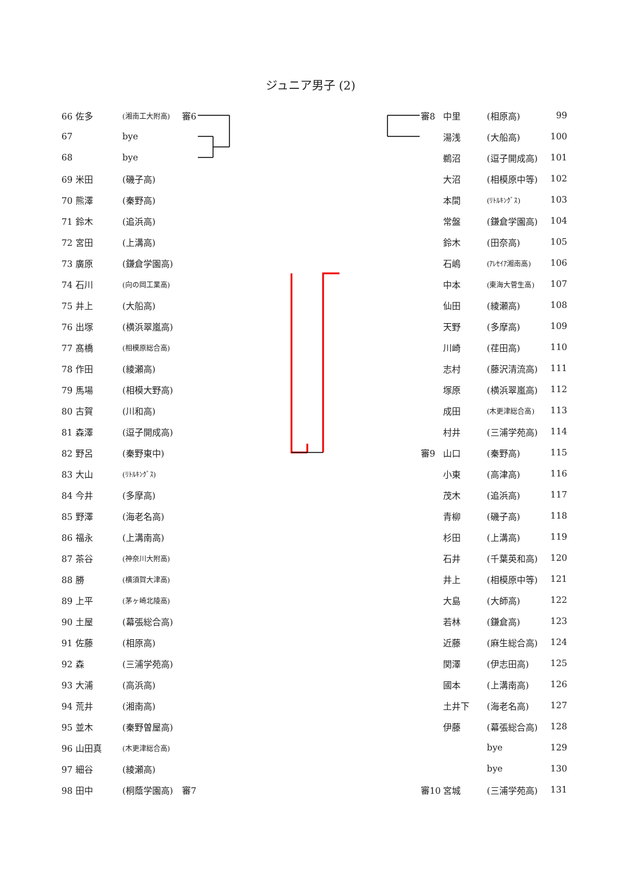ジュニア男子 (2)
| 66 佐多 | (湘南工大附高) | 審6 |
| 67 | bye | |
| 68 | bye | |
| 69 米田 | (磯子高) | |
| 70 熊澤 | (秦野高) | |
| 71 鈴木 | (追浜高) | |
| 72 宮田 | (上溝高) | |
| 73 廣原 | (鎌倉学園高) | |
| 74 石川 | (向の岡工業高) | |
| 75 井上 | (大船高) | |
| 76 出塚 | (横浜翠嵐高) | |
| 77 髙橋 | (相模原総合高) | |
| 78 作田 | (綾瀬高) | |
| 79 馬場 | (相模大野高) | |
| 80 古賀 | (川和高) | |
| 81 森澤 | (逗子開成高) | |
| 82 野呂 | (秦野東中) | |
| 83 大山 | (ﾘﾄﾙｷﾝｸﾞｽ) | |
| 84 今井 | (多摩高) | |
| 85 野澤 | (海老名高) | |
| 86 福永 | (上溝南高) | |
| 87 茶谷 | (神奈川大附高) | |
| 88 勝 | (横須賀大津高) | |
| 89 上平 | (茅ヶ崎北陵高) | |
| 90 土屋 | (幕張総合高) | |
| 91 佐藤 | (相原高) | |
| 92 森 | (三浦学苑高) | |
| 93 大浦 | (高浜高) | |
| 94 荒井 | (湘南高) | |
| 95 並木 | (秦野曽屋高) | |
| 96 山田真 | (木更津総合高) | |
| 97 細谷 | (綾瀬高) | |
| 98 田中 | (桐蔭学園高) | 審7 |
| 審8 | 中里 | (相原高) | 99 |
| | 湯浅 | (大船高) | 100 |
| | 鵜沼 | (逗子開成高) | 101 |
| | 大沼 | (相模原中等) | 102 |
| | 本間 | (ﾘﾄﾙｷﾝｸﾞｽ) | 103 |
| | 常盤 | (鎌倉学園高) | 104 |
| | 鈴木 | (田奈高) | 105 |
| | 石嶋 | (ｱﾚｾｲｱ湘南高) | 106 |
| | 中本 | (東海大菅生高) | 107 |
| | 仙田 | (綾瀬高) | 108 |
| | 天野 | (多摩高) | 109 |
| | 川崎 | (荏田高) | 110 |
| | 志村 | (藤沢清流高) | 111 |
| | 塚原 | (横浜翠嵐高) | 112 |
| | 成田 | (木更津総合高) | 113 |
| | 村井 | (三浦学苑高) | 114 |
| 審9 | 山口 | (秦野高) | 115 |
| | 小東 | (高津高) | 116 |
| | 茂木 | (追浜高) | 117 |
| | 青柳 | (磯子高) | 118 |
| | 杉田 | (上溝高) | 119 |
| | 石井 | (千葉英和高) | 120 |
| | 井上 | (相模原中等) | 121 |
| | 大島 | (大師高) | 122 |
| | 若林 | (鎌倉高) | 123 |
| | 近藤 | (麻生総合高) | 124 |
| | 関澤 | (伊志田高) | 125 |
| | 國本 | (上溝南高) | 126 |
| | 土井下 | (海老名高) | 127 |
| | 伊藤 | (幕張総合高) | 128 |
| | | bye | 129 |
| | | bye | 130 |
| 審10 | 宮城 | (三浦学苑高) | 131 |